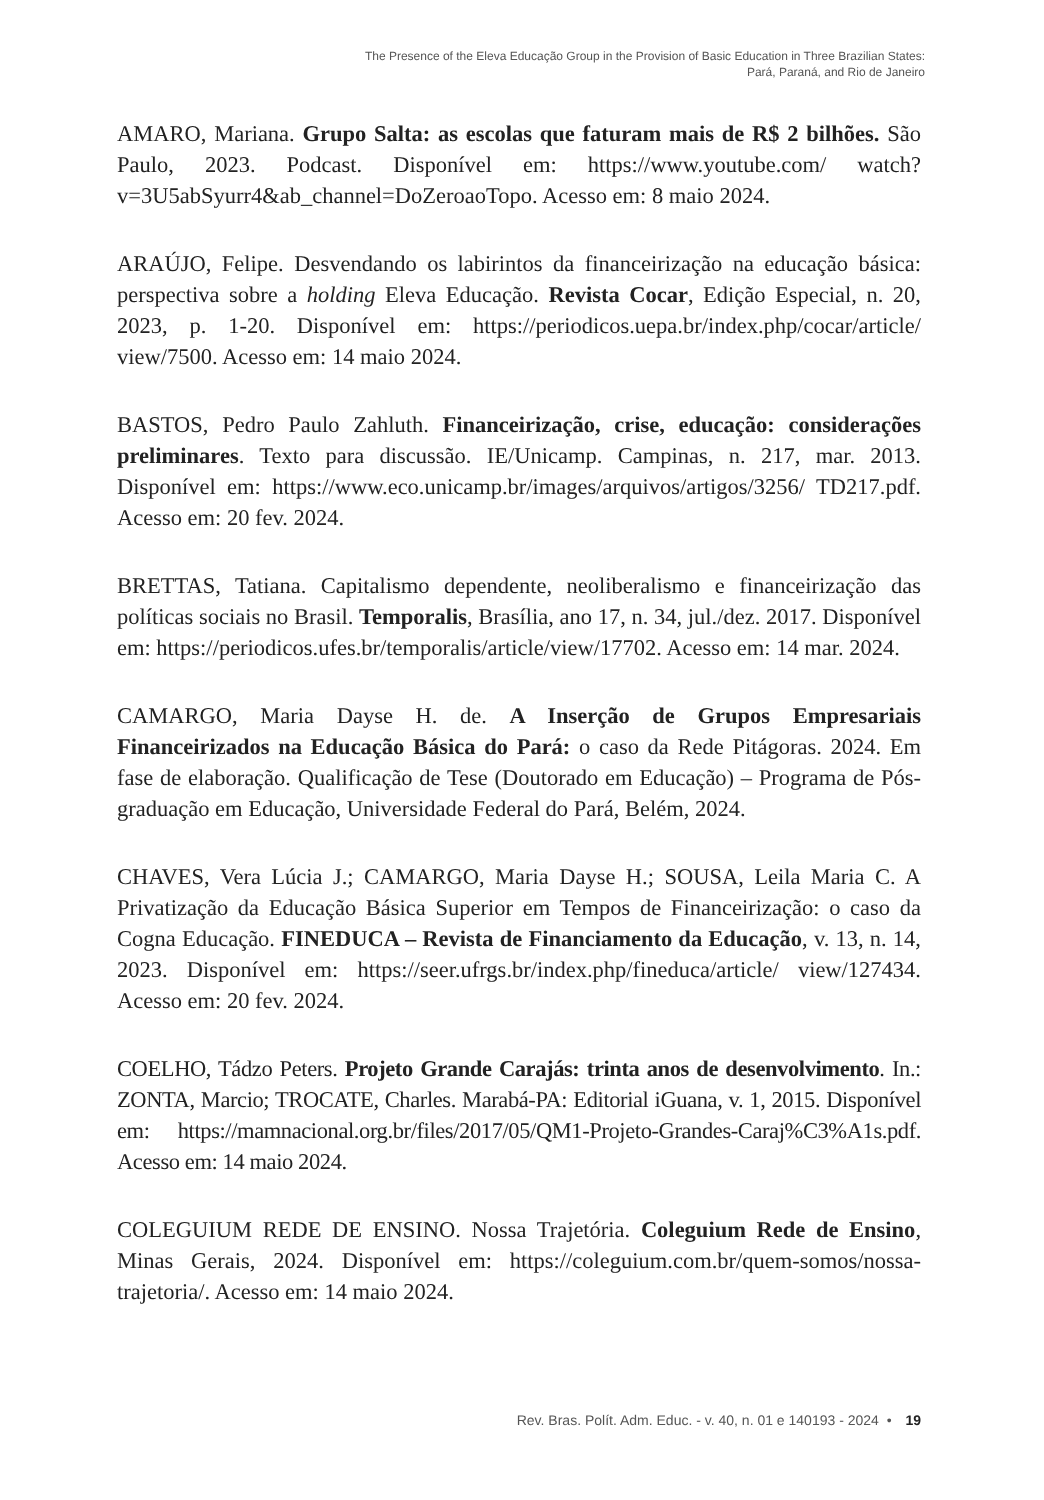The Presence of the Eleva Educação Group in the Provision of Basic Education in Three Brazilian States:
Pará, Paraná, and Rio de Janeiro
AMARO, Mariana. Grupo Salta: as escolas que faturam mais de R$ 2 bilhões. São Paulo, 2023. Podcast. Disponível em: https://www.youtube.com/ watch?v=3U5abSyurr4&ab_channel=DoZeroaoTopo. Acesso em: 8 maio 2024.
ARAÚJO, Felipe. Desvendando os labirintos da financeirização na educação básica: perspectiva sobre a holding Eleva Educação. Revista Cocar, Edição Especial, n. 20, 2023, p. 1-20. Disponível em: https://periodicos.uepa.br/index.php/cocar/article/ view/7500. Acesso em: 14 maio 2024.
BASTOS, Pedro Paulo Zahluth. Financeirização, crise, educação: considerações preliminares. Texto para discussão. IE/Unicamp. Campinas, n. 217, mar. 2013. Disponível em: https://www.eco.unicamp.br/images/arquivos/artigos/3256/ TD217.pdf. Acesso em: 20 fev. 2024.
BRETTAS, Tatiana. Capitalismo dependente, neoliberalismo e financeirização das políticas sociais no Brasil. Temporalis, Brasília, ano 17, n. 34, jul./dez. 2017. Disponível em: https://periodicos.ufes.br/temporalis/article/view/17702. Acesso em: 14 mar. 2024.
CAMARGO, Maria Dayse H. de. A Inserção de Grupos Empresariais Financeirizados na Educação Básica do Pará: o caso da Rede Pitágoras. 2024. Em fase de elaboração. Qualificação de Tese (Doutorado em Educação) – Programa de Pós-graduação em Educação, Universidade Federal do Pará, Belém, 2024.
CHAVES, Vera Lúcia J.; CAMARGO, Maria Dayse H.; SOUSA, Leila Maria C. A Privatização da Educação Básica Superior em Tempos de Financeirização: o caso da Cogna Educação. FINEDUCA – Revista de Financiamento da Educação, v. 13, n. 14, 2023. Disponível em: https://seer.ufrgs.br/index.php/fineduca/article/ view/127434. Acesso em: 20 fev. 2024.
COELHO, Tádzo Peters. Projeto Grande Carajás: trinta anos de desenvolvimento. In.: ZONTA, Marcio; TROCATE, Charles. Marabá-PA: Editorial iGuana, v. 1, 2015. Disponível em: https://mamnacional.org.br/files/2017/05/QM1-Projeto-Grandes-Caraj%C3%A1s.pdf. Acesso em: 14 maio 2024.
COLEGUIUM REDE DE ENSINO. Nossa Trajetória. Coleguium Rede de Ensino, Minas Gerais, 2024. Disponível em: https://coleguium.com.br/quem-somos/nossa-trajetoria/. Acesso em: 14 maio 2024.
Rev. Bras. Polít. Adm. Educ. - v. 40, n. 01 e 140193 - 2024 • 19